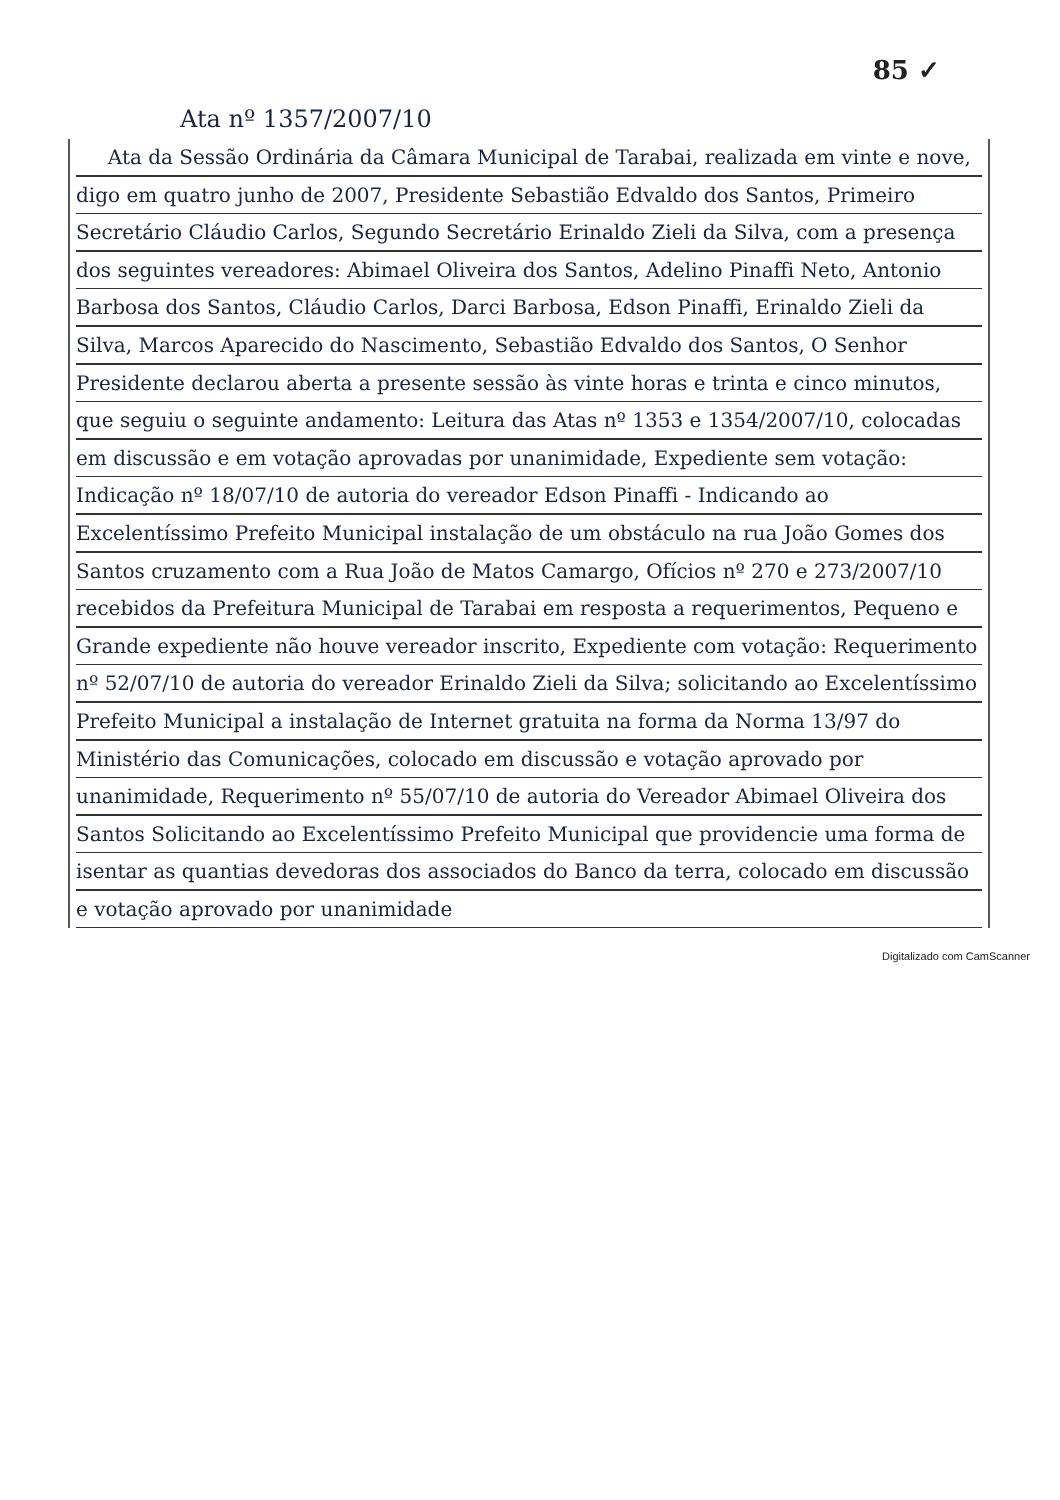85 ✓
Ata nº 1357/2007/10
Ata da Sessão Ordinária da Câmara Municipal de Tarabai, realizada em vinte e nove, digo em quatro junho de 2007, Presidente Sebastião Edvaldo dos Santos, Primeiro Secretário Cláudio Carlos, Segundo Secretário Erinaldo Zieli da Silva, com a presença dos seguintes vereadores: Abimael Oliveira dos Santos, Adelino Pinaffi Neto, Antonio Barbosa dos Santos, Cláudio Carlos, Darci Barbosa, Edson Pinaffi, Erinaldo Zieli da Silva, Marcos Aparecido do Nascimento, Sebastião Edvaldo dos Santos, O Senhor Presidente declarou aberta a presente sessão às vinte horas e trinta e cinco minutos, que seguiu o seguinte andamento: Leitura das Atas nº 1353 e 1354/2007/10, colocadas em discussão e em votação aprovadas por unanimidade, Expediente sem votação: Indicação nº 18/07/10 de autoria do vereador Edson Pinaffi - Indicando ao Excelentíssimo Prefeito Municipal instalação de um obstáculo na rua João Gomes dos Santos cruzamento com a Rua João de Matos Camargo, Ofícios nº 270 e 273/2007/10 recebidos da Prefeitura Municipal de Tarabai em resposta a requerimentos, Pequeno e Grande expediente não houve vereador inscrito, Expediente com votação: Requerimento nº 52/07/10 de autoria do vereador Erinaldo Zieli da Silva; solicitando ao Excelentíssimo Prefeito Municipal a instalação de Internet gratuita na forma da Norma 13/97 do Ministério das Comunicações, colocado em discussão e votação aprovado por unanimidade, Requerimento nº 55/07/10 de autoria do Vereador Abimael Oliveira dos Santos Solicitando ao Excelentíssimo Prefeito Municipal que providencie uma forma de isentar as quantias devedoras dos associados do Banco da terra, colocado em discussão e votação aprovado por unanimidade
Digitalizado com CamScanner